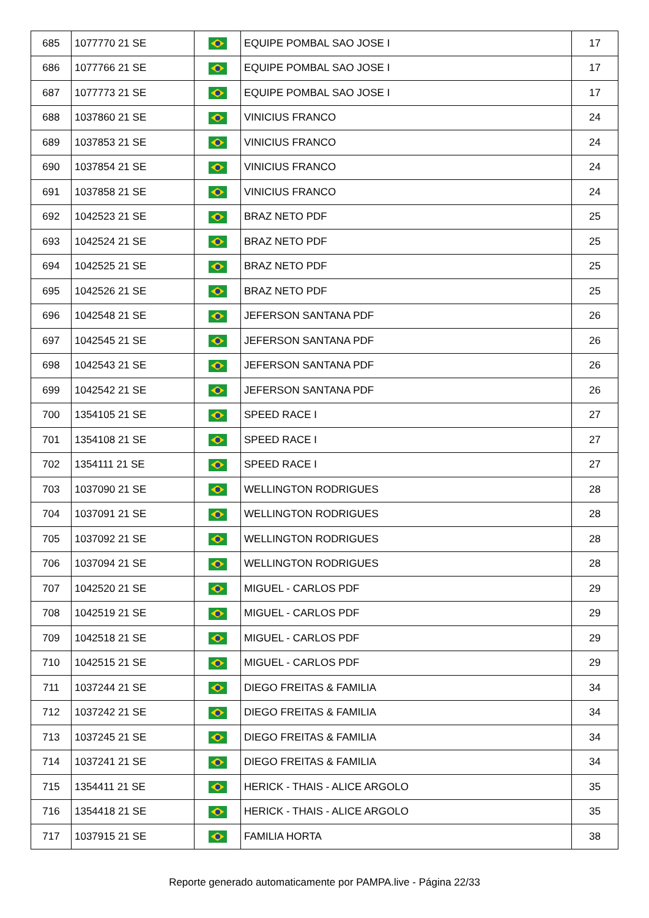| 685 | 1077770 21 SE | | EQUIPE POMBAL SAO JOSE I | 17 |
| 686 | 1077766 21 SE | | EQUIPE POMBAL SAO JOSE I | 17 |
| 687 | 1077773 21 SE | | EQUIPE POMBAL SAO JOSE I | 17 |
| 688 | 1037860 21 SE | | VINICIUS FRANCO | 24 |
| 689 | 1037853 21 SE | | VINICIUS FRANCO | 24 |
| 690 | 1037854 21 SE | | VINICIUS FRANCO | 24 |
| 691 | 1037858 21 SE | | VINICIUS FRANCO | 24 |
| 692 | 1042523 21 SE | | BRAZ NETO PDF | 25 |
| 693 | 1042524 21 SE | | BRAZ NETO PDF | 25 |
| 694 | 1042525 21 SE | | BRAZ NETO PDF | 25 |
| 695 | 1042526 21 SE | | BRAZ NETO PDF | 25 |
| 696 | 1042548 21 SE | | JEFERSON SANTANA PDF | 26 |
| 697 | 1042545 21 SE | | JEFERSON SANTANA PDF | 26 |
| 698 | 1042543 21 SE | | JEFERSON SANTANA PDF | 26 |
| 699 | 1042542 21 SE | | JEFERSON SANTANA PDF | 26 |
| 700 | 1354105 21 SE | | SPEED RACE I | 27 |
| 701 | 1354108 21 SE | | SPEED RACE I | 27 |
| 702 | 1354111 21 SE | | SPEED RACE I | 27 |
| 703 | 1037090 21 SE | | WELLINGTON RODRIGUES | 28 |
| 704 | 1037091 21 SE | | WELLINGTON RODRIGUES | 28 |
| 705 | 1037092 21 SE | | WELLINGTON RODRIGUES | 28 |
| 706 | 1037094 21 SE | | WELLINGTON RODRIGUES | 28 |
| 707 | 1042520 21 SE | | MIGUEL - CARLOS PDF | 29 |
| 708 | 1042519 21 SE | | MIGUEL - CARLOS PDF | 29 |
| 709 | 1042518 21 SE | | MIGUEL - CARLOS PDF | 29 |
| 710 | 1042515 21 SE | | MIGUEL - CARLOS PDF | 29 |
| 711 | 1037244 21 SE | | DIEGO FREITAS & FAMILIA | 34 |
| 712 | 1037242 21 SE | | DIEGO FREITAS & FAMILIA | 34 |
| 713 | 1037245 21 SE | | DIEGO FREITAS & FAMILIA | 34 |
| 714 | 1037241 21 SE | | DIEGO FREITAS & FAMILIA | 34 |
| 715 | 1354411 21 SE | | HERICK - THAIS - ALICE ARGOLO | 35 |
| 716 | 1354418 21 SE | | HERICK - THAIS - ALICE ARGOLO | 35 |
| 717 | 1037915 21 SE | | FAMILIA HORTA | 38 |
Reporte generado automaticamente por PAMPA.live - Página 22/33